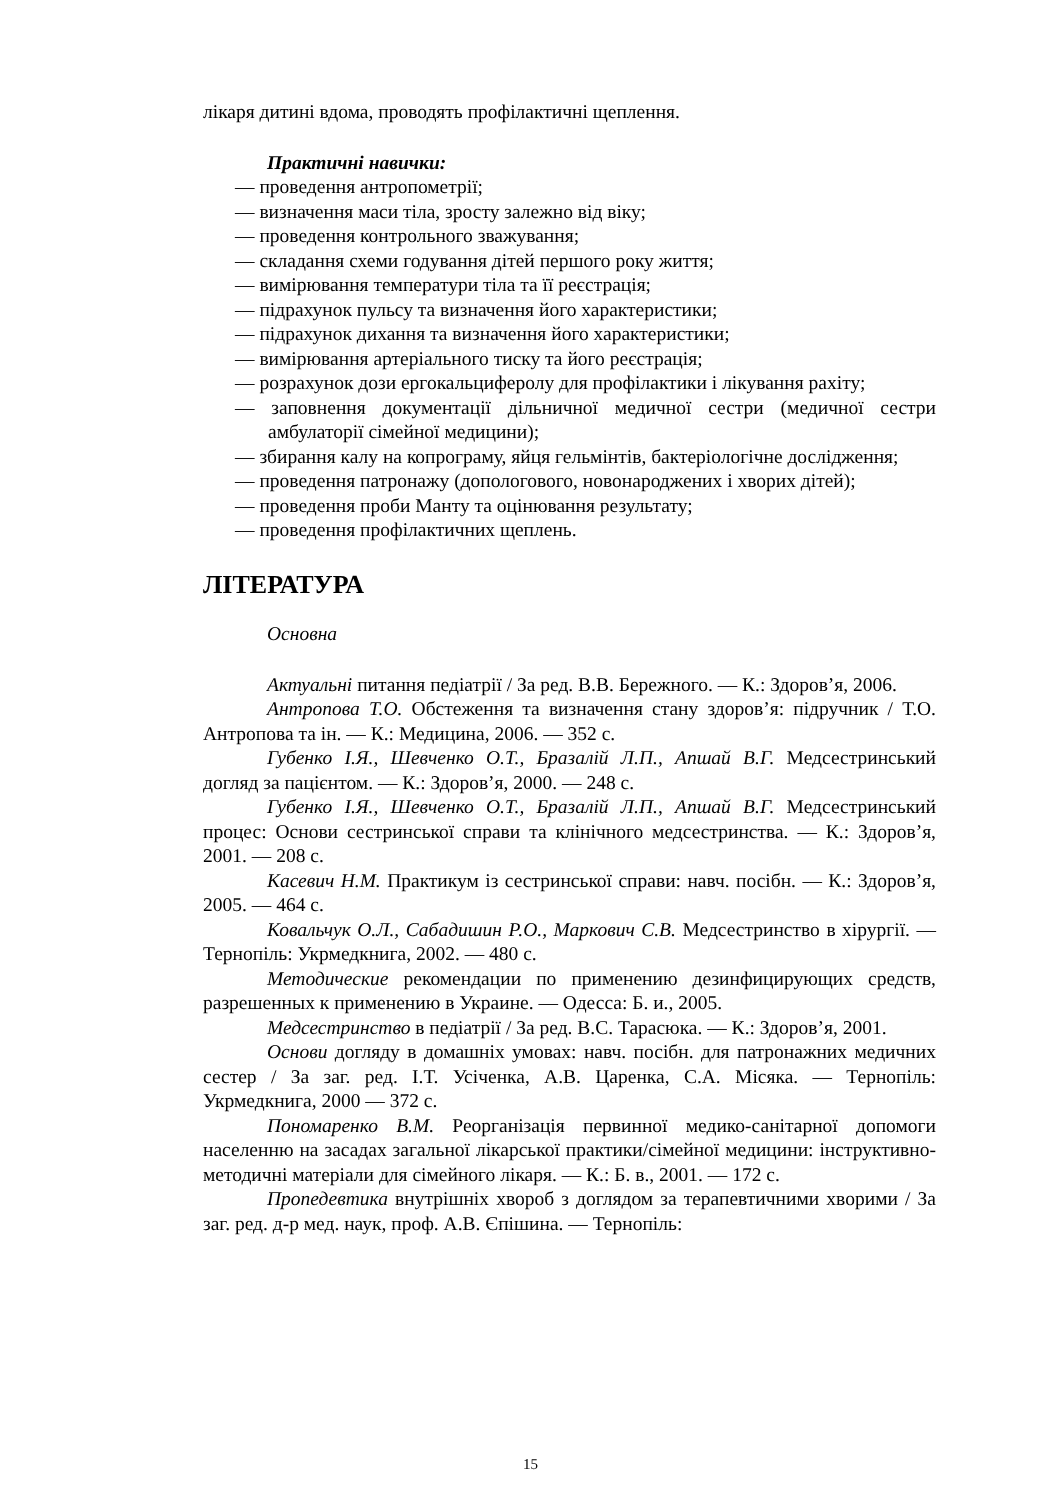лікаря дитині вдома, проводять профілактичні щеплення.
Практичні навички:
— проведення антропометрії;
— визначення маси тіла, зросту залежно від віку;
— проведення контрольного зважування;
— складання схеми годування дітей першого року життя;
— вимірювання температури тіла та її реєстрація;
— підрахунок пульсу та визначення його характеристики;
— підрахунок дихання та визначення його характеристики;
— вимірювання артеріального тиску та його реєстрація;
— розрахунок дози ергокальциферолу для профілактики і лікування рахіту;
— заповнення документації дільничної медичної сестри (медичної сестри амбулаторії сімейної медицини);
— збирання калу на копрограму, яйця гельмінтів, бактеріологічне дослідження;
— проведення патронажу (допологового, новонароджених і хворих дітей);
— проведення проби Манту та оцінювання результату;
— проведення профілактичних щеплень.
ЛІТЕРАТУРА
Основна
Актуальні питання педіатрії / За ред. В.В. Бережного. — К.: Здоров’я, 2006.
Антропова Т.О. Обстеження та визначення стану здоров’я: підручник / Т.О. Антропова та ін. — К.: Медицина, 2006. — 352 с.
Губенко І.Я., Шевченко О.Т., Бразалій Л.П., Апшай В.Г. Медсестринський догляд за пацієнтом. — К.: Здоров’я, 2000. — 248 с.
Губенко І.Я., Шевченко О.Т., Бразалій Л.П., Апшай В.Г. Медсестринський процес: Основи сестринської справи та клінічного медсестринства. — К.: Здоров’я, 2001. — 208 с.
Касевич Н.М. Практикум із сестринської справи: навч. посібн. — К.: Здоров’я, 2005. — 464 с.
Ковальчук О.Л., Сабадишин Р.О., Маркович С.В. Медсестринство в хірургії. — Тернопіль: Укрмедкнига, 2002. — 480 с.
Методические рекомендации по применению дезинфицирующих средств, разрешенных к применению в Украине. — Одесса: Б. и., 2005.
Медсестринство в педіатрії / За ред. В.С. Тарасюка. — К.: Здоров’я, 2001.
Основи догляду в домашніх умовах: навч. посібн. для патронажних медичних сестер / За заг. ред. І.Т. Усіченка, А.В. Царенка, С.А. Місяка. — Тернопіль: Укрмедкнига, 2000 — 372 с.
Пономаренко В.М. Реорганізація первинної медико-санітарної допомоги населенню на засадах загальної лікарської практики/сімейної медицини: інструктивно-методичні матеріали для сімейного лікаря. — К.: Б. в., 2001. — 172 с.
Пропедевтика внутрішніх хвороб з доглядом за терапевтичними хворими / За заг. ред. д-р мед. наук, проф. А.В. Єпішина. — Тернопіль:
15